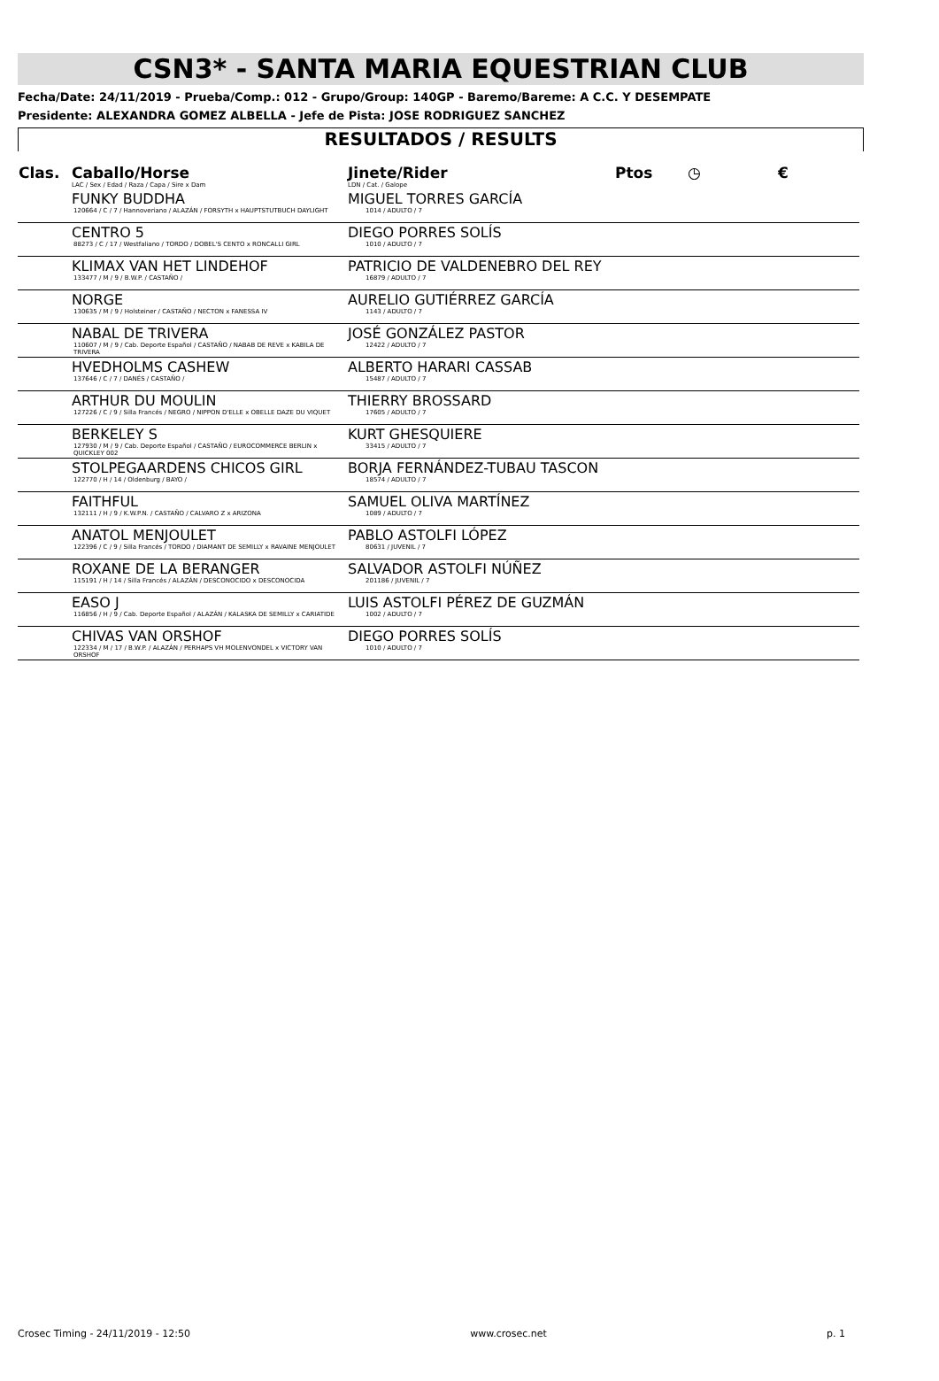CSN3* - SANTA MARIA EQUESTRIAN CLUB
Fecha/Date: 24/11/2019 - Prueba/Comp.: 012 - Grupo/Group: 140GP - Baremo/Bareme: A C.C. Y DESEMPATE
Presidente: ALEXANDRA GOMEZ ALBELLA - Jefe de Pista: JOSE RODRIGUEZ SANCHEZ
RESULTADOS / RESULTS
| Clas. | Caballo/Horse LAC / Sex / Edad / Raza / Capa / Sire x Dam | Jinete/Rider LDN / Cat. / Galope | Ptos | ◷ | € |
| --- | --- | --- | --- | --- | --- |
| | FUNKY BUDDHA 120664 / C / 7 / Hannoveriano / ALAZÁN / FORSYTH x HAUPTSTUTBUCH DAYLIGHT | MIGUEL TORRES GARCÍA 1014 / ADULTO / 7 | | | |
| | CENTRO 5 88273 / C / 17 / Westfaliano / TORDO / DOBEL'S CENTO x RONCALLI GIRL | DIEGO PORRES SOLÍS 1010 / ADULTO / 7 | | | |
| | KLIMAX VAN HET LINDEHOF 133477 / M / 9 / B.W.P. / CASTAÑO / | PATRICIO DE VALDENEBRO DEL REY 16879 / ADULTO / 7 | | | |
| | NORGE 130635 / M / 9 / Holsteiner / CASTAÑO / NECTON x FANESSA IV | AURELIO GUTIÉRREZ GARCÍA 1143 / ADULTO / 7 | | | |
| | NABAL DE TRIVERA 110607 / M / 9 / Cab. Deporte Español / CASTAÑO / NABAB DE REVE x KABILA DE TRIVERA | JOSÉ GONZÁLEZ PASTOR 12422 / ADULTO / 7 | | | |
| | HVEDHOLMS CASHEW 137646 / C / 7 / DANÉS / CASTAÑO / | ALBERTO HARARI CASSAB 15487 / ADULTO / 7 | | | |
| | ARTHUR DU MOULIN 127226 / C / 9 / Silla Francés / NEGRO / NIPPON D'ELLE x OBELLE DAZE DU VIQUET | THIERRY BROSSARD 17605 / ADULTO / 7 | | | |
| | BERKELEY S 127930 / M / 9 / Cab. Deporte Español / CASTAÑO / EUROCOMMERCE BERLIN x QUICKLEY 002 | KURT GHESQUIERE 33415 / ADULTO / 7 | | | |
| | STOLPEGAARDENS CHICOS GIRL 122770 / H / 14 / Oldenburg / BAYO / | BORJA FERNÁNDEZ-TUBAU TASCON 18574 / ADULTO / 7 | | | |
| | FAITHFUL 132111 / H / 9 / K.W.P.N. / CASTAÑO / CALVARO Z x ARIZONA | SAMUEL OLIVA MARTÍNEZ 1089 / ADULTO / 7 | | | |
| | ANATOL MENJOULET 122396 / C / 9 / Silla Francés / TORDO / DIAMANT DE SEMILLY x RAVAINE MENJOULET | PABLO ASTOLFI LÓPEZ 80631 / JUVENIL / 7 | | | |
| | ROXANE DE LA BERANGER 115191 / H / 14 / Silla Francés / ALAZÁN / DESCONOCIDO x DESCONOCIDA | SALVADOR ASTOLFI NÚÑEZ 201186 / JUVENIL / 7 | | | |
| | EASO J 116856 / H / 9 / Cab. Deporte Español / ALAZÁN / KALASKA DE SEMILLY x CARIATIDE | LUIS ASTOLFI PÉREZ DE GUZMÁN 1002 / ADULTO / 7 | | | |
| | CHIVAS VAN ORSHOF 122334 / M / 17 / B.W.P. / ALAZÁN / PERHAPS VH MOLENVONDEL x VICTORY VAN ORSHOF | DIEGO PORRES SOLÍS 1010 / ADULTO / 7 | | | |
Crosec Timing - 24/11/2019 - 12:50 www.crosec.net p. 1